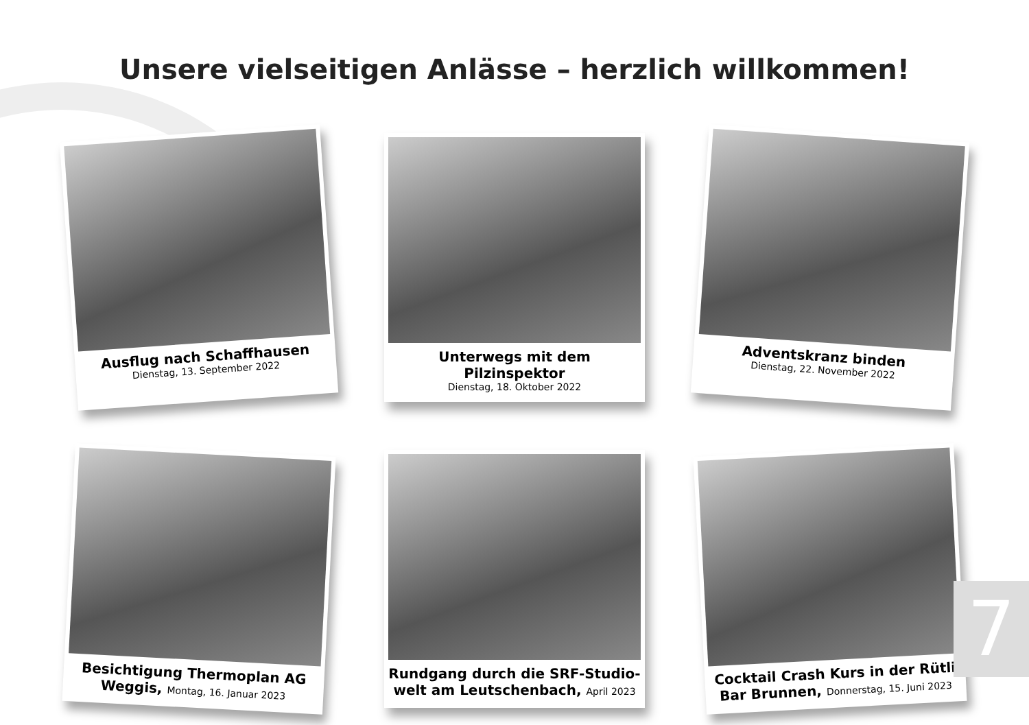Unsere vielseitigen Anlässe – herzlich willkommen!
Ausflug nach Schaffhausen
Dienstag, 13. September 2022
Unterwegs mit dem Pilzinspektor
Dienstag, 18. Oktober 2022
Adventskranz binden
Dienstag, 22. November 2022
Besichtigung Thermoplan AG Weggis, Montag, 16. Januar 2023
Rundgang durch die SRF-Studio-welt am Leutschenbach, April 2023
Cocktail Crash Kurs in der Rütli Bar Brunnen, Donnerstag, 15. Juni 2023
7